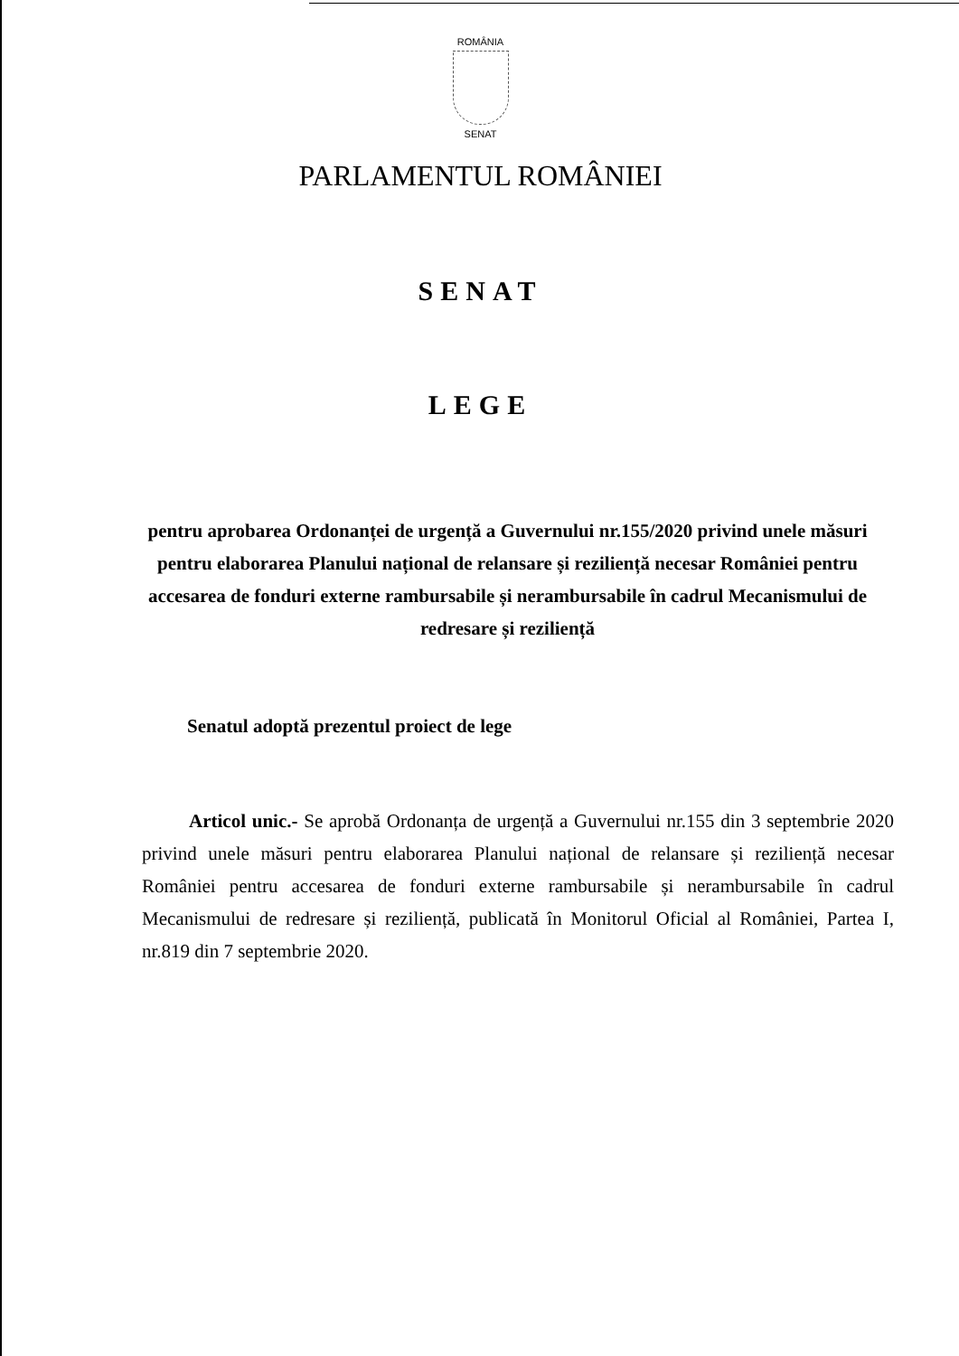ROMÂNIA
SENAT
PARLAMENTUL ROMÂNIEI
SENAT
LEGE
pentru aprobarea Ordonanței de urgență a Guvernului nr.155/2020 privind unele măsuri pentru elaborarea Planului național de relansare și reziliență necesar României pentru accesarea de fonduri externe rambursabile și nerambursabile în cadrul Mecanismului de redresare și reziliență
Senatul adoptă prezentul proiect de lege
Articol unic.- Se aprobă Ordonanța de urgență a Guvernului nr.155 din 3 septembrie 2020 privind unele măsuri pentru elaborarea Planului național de relansare și reziliență necesar României pentru accesarea de fonduri externe rambursabile și nerambursabile în cadrul Mecanismului de redresare și reziliență, publicată în Monitorul Oficial al României, Partea I, nr.819 din 7 septembrie 2020.